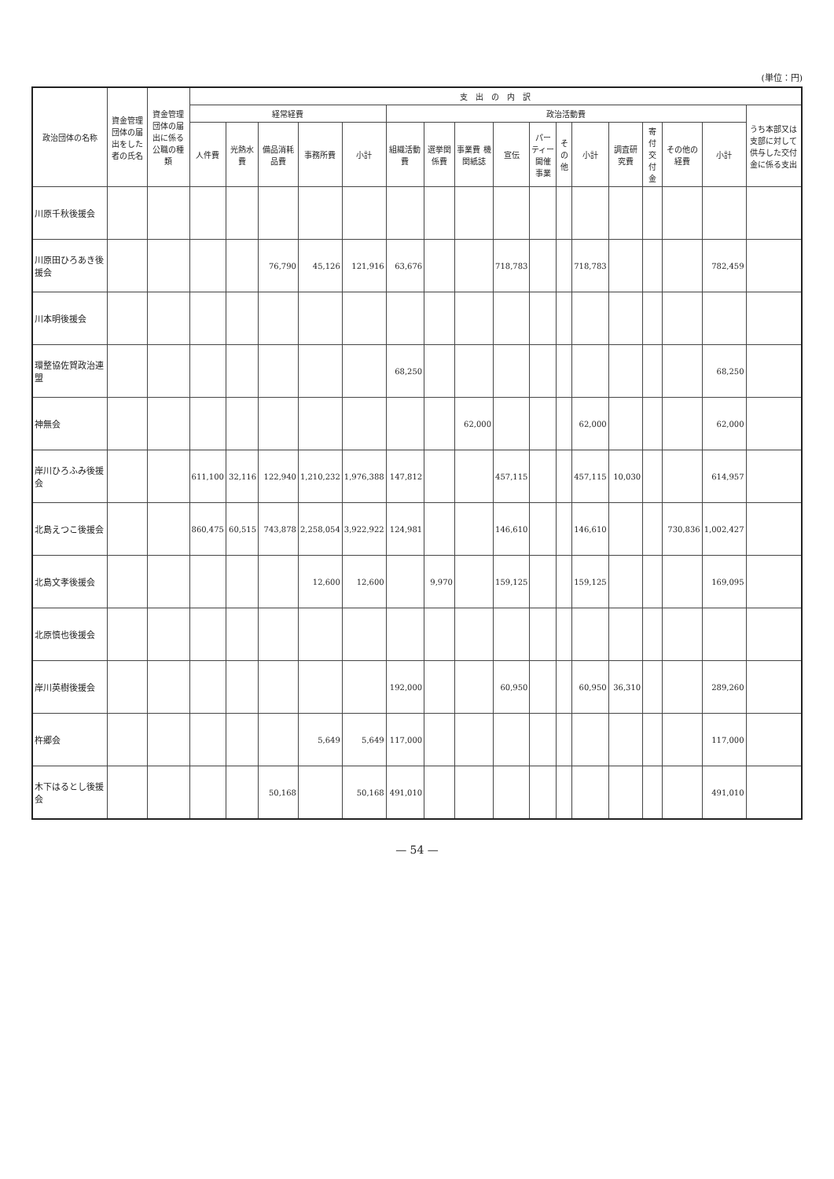(単位：円)
| 政治団体の名称 | 資金管理団体の届出をした者の氏名 | 資金管理団体の届出に係る公職の種類 | 支 出 の 内 訳 | | | | | | | | | | | | | | | | |
| --- | --- | --- | --- | --- | --- | --- | --- | --- | --- | --- | --- | --- | --- | --- | --- | --- | --- | --- | --- |
| | | | 経常経費 | | | | | 政治活動費 | | | | | | | | | | | うち本部又は支部に対して供与した交付金に係る支出 |
| | | | 人件費 | 光熱水費 | 備品消耗品費 | 事務所費 | 小計 | 組織活動費 | 選挙関係費 | 事業費 機関紙誌 | 宣伝 | パーティー開催事業 | その他 | 小計 | 調査研究費 | 寄付交付金 | その他の経費 | 小計 | |
| 川原千秋後援会 | | | | | | | | | | | | | | | | | | | |
| 川原田ひろあき後援会 | | | | | 76,790 | 45,126 | 121,916 | 63,676 | | | 718,783 | | | 718,783 | | | | 782,459 | |
| 川本明後援会 | | | | | | | | | | | | | | | | | | | |
| 環整協佐賀政治連盟 | | | | | | | | 68,250 | | | | | | | | | | 68,250 | |
| 神無会 | | | | | | | | | | 62,000 | | | | 62,000 | | | | 62,000 | |
| 岸川ひろふみ後援会 | | | 611,100 | 32,116 | 122,940 | 1,210,232 | 1,976,388 | 147,812 | | | 457,115 | | | 457,115 | 10,030 | | | 614,957 | |
| 北島えつこ後援会 | | | 860,475 | 60,515 | 743,878 | 2,258,054 | 3,922,922 | 124,981 | | | 146,610 | | | 146,610 | | | 730,836 | 1,002,427 | |
| 北島文孝後援会 | | | | | | 12,600 | 12,600 | | 9,970 | | 159,125 | | | 159,125 | | | | 169,095 | |
| 北原慎也後援会 | | | | | | | | | | | | | | | | | | | |
| 岸川英樹後援会 | | | | | | | | 192,000 | | | 60,950 | | | 60,950 | 36,310 | | | 289,260 | |
| 杵郷会 | | | | | | 5,649 | 5,649 | 117,000 | | | | | | | | | | 117,000 | |
| 木下はるとし後援会 | | | | | 50,168 | | 50,168 | 491,010 | | | | | | | | | | 491,010 | |
— 54 —